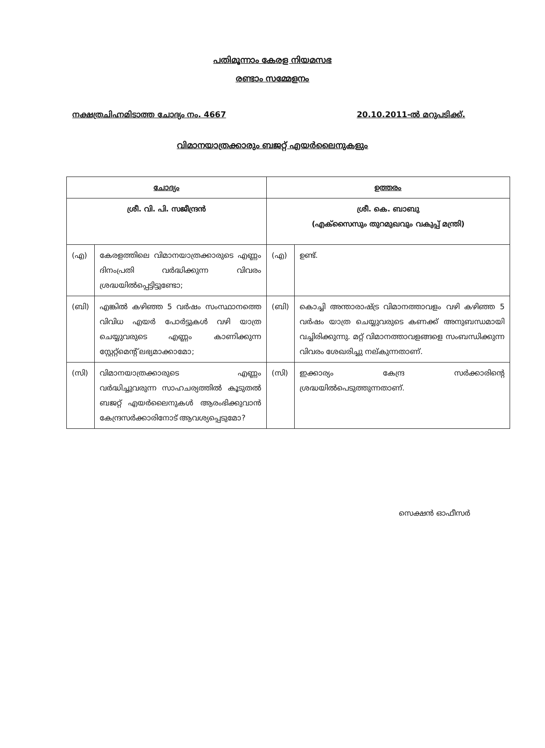പതിമൂന്നാം കേരള നിയമസഭ
രണ്ടാം സമ്മേളനം
നക്ഷത്രചിഹ്നമിടാത്ത ചോദ്യം നം. 4667 20.10.2011-ൽ മറുപടിക്ക്.
വിമാനയാത്രക്കാരും ബജറ്റ് എയർലൈനുകളും
| ചോദ്യം | | ഉത്തരം | |
| --- | --- | --- | --- |
| ശ്രീ. വി. പി. സജീന്ദ്രൻ | | ശ്രീ. കെ. ബാബു (എക്സൈസും തുറമുഖവും വകുപ്പ് മന്ത്രി) | |
| (എ) | കേരളത്തിലെ വിമാനയാത്രക്കാരുടെ എണ്ണം ദിനംപ്രതി വർദ്ധിക്കുന്ന വിവരം ശ്രദ്ധയിൽപ്പെട്ടിട്ടുണ്ടോ; | (എ) | ഉണ്ട്. |
| (ബി) | എങ്കിൽ കഴിഞ്ഞ 5 വർഷം സംസ്ഥാനത്തെ വിവിധ എയർ പോർട്ടുകൾ വഴി യാത്ര ചെയ്യുവരുടെ എണ്ണം കാണിക്കുന്ന സ്റ്റേറ്റ്മെന്റ് ലഭ്യമാക്കാമോ; | (ബി) | കൊച്ചി അന്താരാഷ്ട്ര വിമാനത്താവളം വഴി കഴിഞ്ഞ 5 വർഷം യാത്ര ചെയ്യുവരുടെ കണക്ക് അനുബന്ധമായി വച്ചിരിക്കുന്നു. മറ്റ് വിമാനത്താവളങ്ങളെ സംബന്ധിക്കുന്ന വിവരം ശേഖരിച്ചു നല്കുന്നതാണ്. |
| (സി) | വിമാനയാത്രക്കാരുടെ എണ്ണം വർദ്ധിച്ചുവരുന്ന സാഹചര്യത്തിൽ കൂടുതൽ ബജറ്റ് എയർലൈനുകൾ ആരംഭിക്കുവാൻ കേന്ദ്രസർക്കാരിനോട് ആവശ്യപ്പെടുമോ? | (സി) | ഇക്കാര്യം കേന്ദ്ര സർക്കാരിന്റെ ശ്രദ്ധയിൽപെടുത്തുന്നതാണ്. |
സെക്ഷൻ ഓഫീസർ